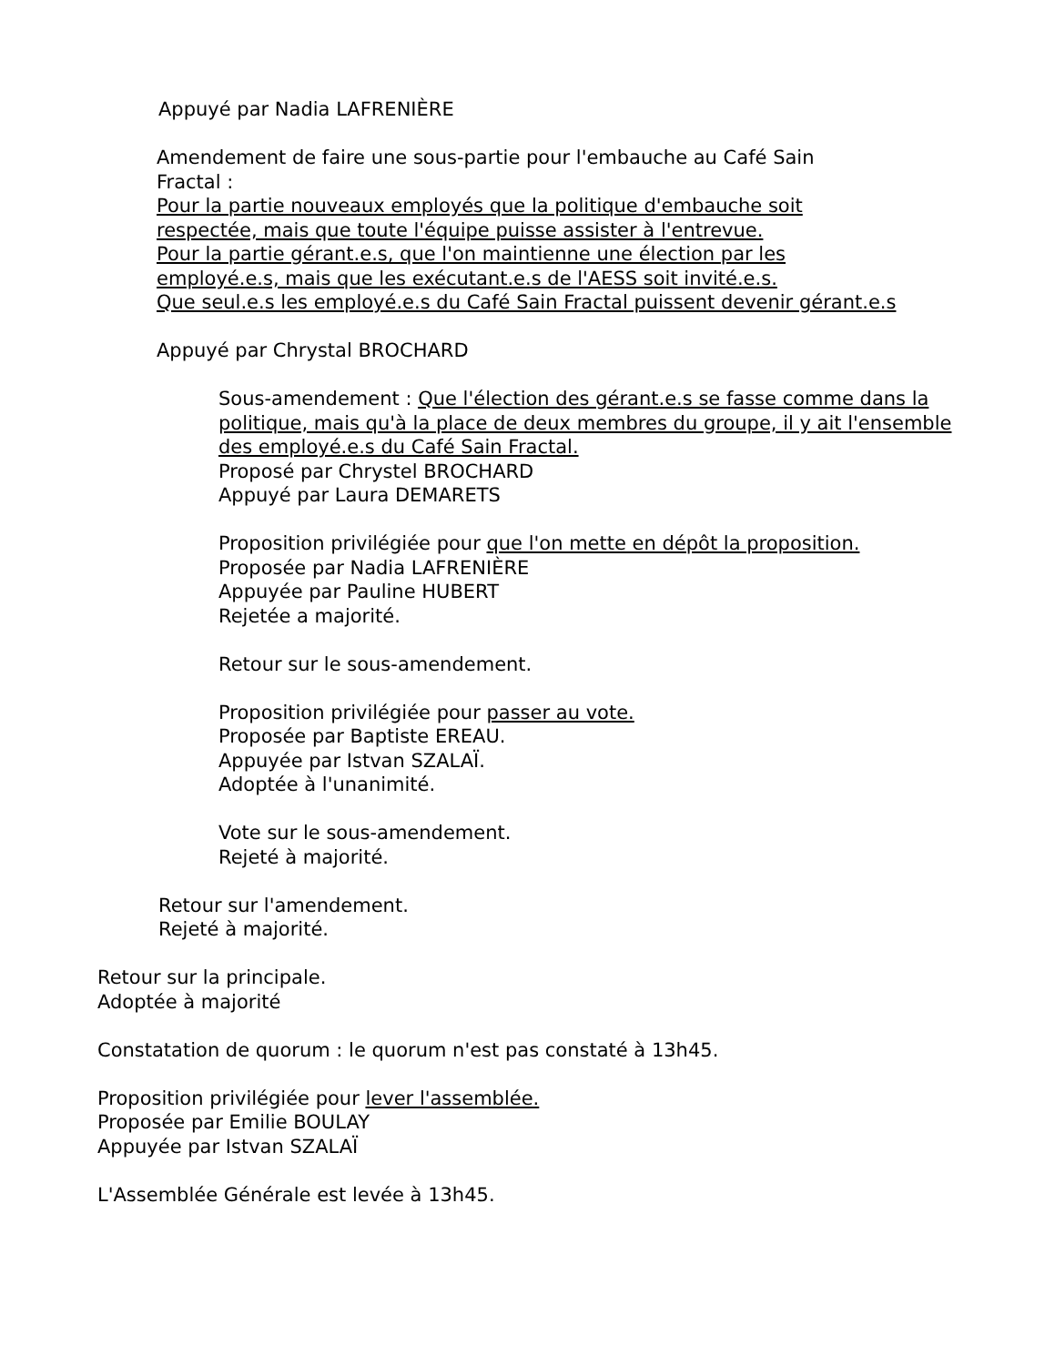Appuyé par Nadia LAFRENIÈRE
Amendement de faire une sous-partie pour l'embauche au Café Sain
Fractal :
Pour la partie nouveaux employés que la politique d'embauche soit
respectée, mais que toute l'équipe puisse assister à l'entrevue.
Pour la partie gérant.e.s, que l'on maintienne une élection par les
employé.e.s, mais que les exécutant.e.s de l'AESS soit invité.e.s.
Que seul.e.s les employé.e.s du Café Sain Fractal puissent devenir gérant.e.s
Appuyé par Chrystal BROCHARD
Sous-amendement : Que l'élection des gérant.e.s se fasse comme dans la politique, mais qu'à la place de deux membres du groupe, il y ait l'ensemble des employé.e.s du Café Sain Fractal.
Proposé par Chrystel BROCHARD
Appuyé par Laura DEMARETS
Proposition privilégiée pour que l'on mette en dépôt la proposition.
Proposée par Nadia LAFRENIÈRE
Appuyée par Pauline HUBERT
Rejetée a majorité.
Retour sur le sous-amendement.
Proposition privilégiée pour passer au vote.
Proposée par Baptiste EREAU.
Appuyée par Istvan SZALAÏ.
Adoptée à l'unanimité.
Vote sur le sous-amendement.
Rejeté à majorité.
Retour sur l'amendement.
Rejeté à majorité.
Retour sur la principale.
Adoptée à majorité
Constatation de quorum : le quorum n'est pas constaté à 13h45.
Proposition privilégiée pour lever l'assemblée.
Proposée par Emilie BOULAY
Appuyée par Istvan SZALAÏ
L'Assemblée Générale est levée à 13h45.